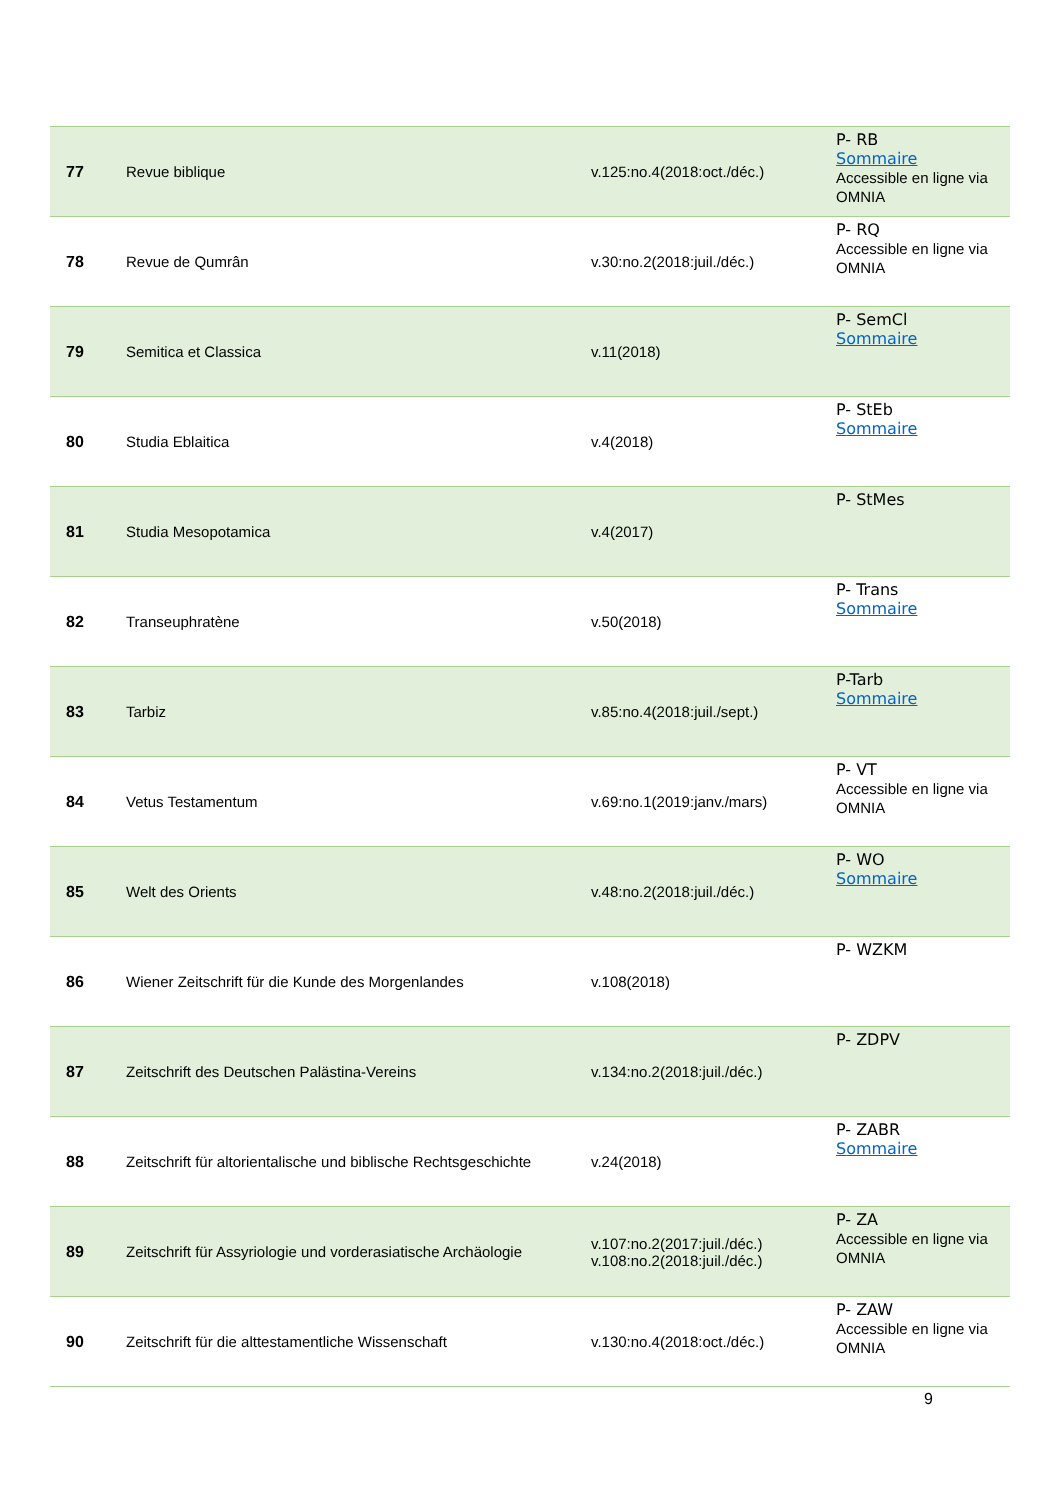| 77 | Revue biblique | v.125:no.4(2018:oct./déc.) | P- RB Sommaire Accessible en ligne via OMNIA |
| 78 | Revue de Qumrân | v.30:no.2(2018:juil./déc.) | P- RQ Accessible en ligne via OMNIA |
| 79 | Semitica et Classica | v.11(2018) | P- SemCl Sommaire |
| 80 | Studia Eblaitica | v.4(2018) | P- StEb Sommaire |
| 81 | Studia Mesopotamica | v.4(2017) | P- StMes |
| 82 | Transeuphratène | v.50(2018) | P- Trans Sommaire |
| 83 | Tarbiz | v.85:no.4(2018:juil./sept.) | P-Tarb Sommaire |
| 84 | Vetus Testamentum | v.69:no.1(2019:janv./mars) | P- VT Accessible en ligne via OMNIA |
| 85 | Welt des Orients | v.48:no.2(2018:juil./déc.) | P- WO Sommaire |
| 86 | Wiener Zeitschrift für die Kunde des Morgenlandes | v.108(2018) | P- WZKM |
| 87 | Zeitschrift des Deutschen Palästina-Vereins | v.134:no.2(2018:juil./déc.) | P- ZDPV |
| 88 | Zeitschrift für altorientalische und biblische Rechtsgeschichte | v.24(2018) | P- ZABR Sommaire |
| 89 | Zeitschrift für Assyriologie und vorderasiatische Archäologie | v.107:no.2(2017:juil./déc.) v.108:no.2(2018:juil./déc.) | P- ZA Accessible en ligne via OMNIA |
| 90 | Zeitschrift für die alttestamentliche Wissenschaft | v.130:no.4(2018:oct./déc.) | P- ZAW Accessible en ligne via OMNIA |
9